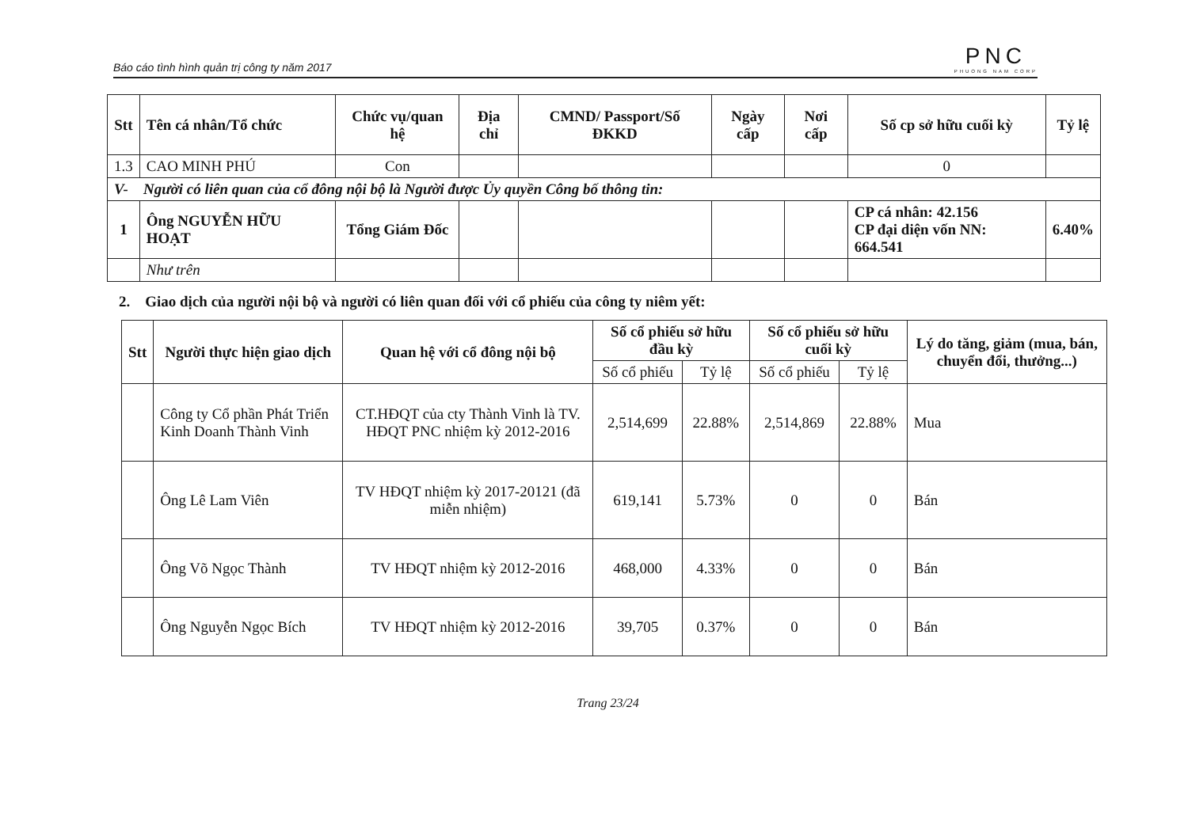Báo cáo tình hình quản trị công ty năm 2017 PNC
PHUONG NAM CORP
| Stt | Tên cá nhân/Tổ chức | Chức vụ/quan hệ | Địa chỉ | CMND/ Passport/Số ĐKKD | Ngày cấp | Nơi cấp | Số cp sở hữu cuối kỳ | Tỷ lệ |
| --- | --- | --- | --- | --- | --- | --- | --- | --- |
| 1.3 | CAO MINH PHÚ | Con | | | | | 0 | |
| V- Người có liên quan của cổ đông nội bộ là Người được Ủy quyền Công bố thông tin: | | | | | | | | |
| 1 | Ông NGUYỄN HỮU HOẠT | Tổng Giám Đốc | | | | | CP cá nhân: 42.156 CP đại diện vốn NN: 664.541 | 6.40% |
| | Như trên | | | | | | | |
2. Giao dịch của người nội bộ và người có liên quan đối với cổ phiếu của công ty niêm yết:
| Stt | Người thực hiện giao dịch | Quan hệ với cổ đông nội bộ | Số cổ phiếu sở hữu đầu kỳ | | Số cổ phiếu sở hữu cuối kỳ | | Lý do tăng, giảm (mua, bán, chuyển đổi, thưởng...) |
| --- | --- | --- | --- | --- | --- | --- | --- |
| | | | Số cổ phiếu | Tỷ lệ | Số cổ phiếu | Tỷ lệ | |
| | Công ty Cổ phần Phát Triển Kinh Doanh Thành Vinh | CT.HĐQT của cty Thành Vinh là TV. HĐQT PNC nhiệm kỳ 2012-2016 | 2,514,699 | 22.88% | 2,514,869 | 22.88% | Mua |
| | Ông Lê Lam Viên | TV HĐQT nhiệm kỳ 2017-20121 (đã miễn nhiệm) | 619,141 | 5.73% | 0 | 0 | Bán |
| | Ông Võ Ngọc Thành | TV HĐQT nhiệm kỳ 2012-2016 | 468,000 | 4.33% | 0 | 0 | Bán |
| | Ông Nguyễn Ngọc Bích | TV HĐQT nhiệm kỳ 2012-2016 | 39,705 | 0.37% | 0 | 0 | Bán |
Trang 23/24